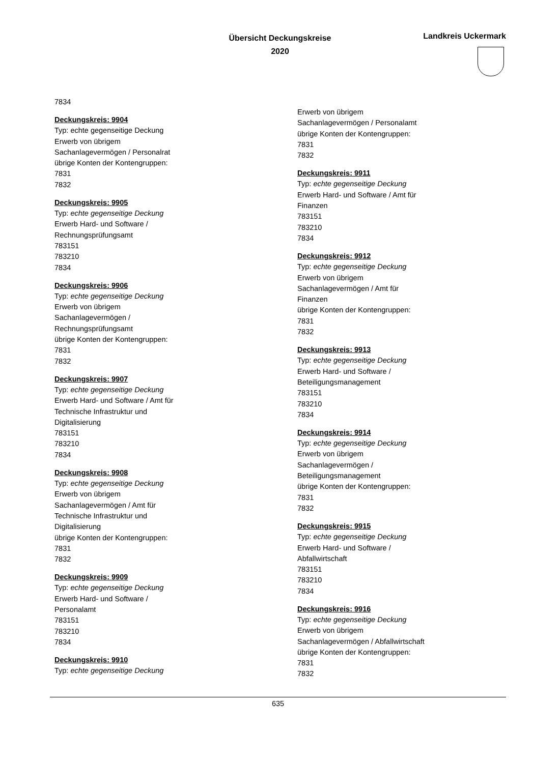Übersicht Deckungskreise
2020
Landkreis Uckermark
7834
Deckungskreis: 9904
Typ: echte gegenseitige Deckung
Erwerb von übrigem
Sachanlagevermögen / Personalrat
übrige Konten der Kontengruppen:
7831
7832
Deckungskreis: 9905
Typ: echte gegenseitige Deckung
Erwerb Hard- und Software /
Rechnungsprüfungsamt
783151
783210
7834
Deckungskreis: 9906
Typ: echte gegenseitige Deckung
Erwerb von übrigem
Sachanlagevermögen /
Rechnungsprüfungsamt
übrige Konten der Kontengruppen:
7831
7832
Deckungskreis: 9907
Typ: echte gegenseitige Deckung
Erwerb Hard- und Software / Amt für
Technische Infrastruktur und
Digitalisierung
783151
783210
7834
Deckungskreis: 9908
Typ: echte gegenseitige Deckung
Erwerb von übrigem
Sachanlagevermögen / Amt für
Technische Infrastruktur und
Digitalisierung
übrige Konten der Kontengruppen:
7831
7832
Deckungskreis: 9909
Typ: echte gegenseitige Deckung
Erwerb Hard- und Software /
Personalamt
783151
783210
7834
Deckungskreis: 9910
Typ: echte gegenseitige Deckung
Erwerb von übrigem
Sachanlagevermögen / Personalamt
übrige Konten der Kontengruppen:
7831
7832
Deckungskreis: 9911
Typ: echte gegenseitige Deckung
Erwerb Hard- und Software / Amt für
Finanzen
783151
783210
7834
Deckungskreis: 9912
Typ: echte gegenseitige Deckung
Erwerb von übrigem
Sachanlagevermögen / Amt für
Finanzen
übrige Konten der Kontengruppen:
7831
7832
Deckungskreis: 9913
Typ: echte gegenseitige Deckung
Erwerb Hard- und Software /
Beteiligungsmanagement
783151
783210
7834
Deckungskreis: 9914
Typ: echte gegenseitige Deckung
Erwerb von übrigem
Sachanlagevermögen /
Beteiligungsmanagement
übrige Konten der Kontengruppen:
7831
7832
Deckungskreis: 9915
Typ: echte gegenseitige Deckung
Erwerb Hard- und Software /
Abfallwirtschaft
783151
783210
7834
Deckungskreis: 9916
Typ: echte gegenseitige Deckung
Erwerb von übrigem
Sachanlagevermögen / Abfallwirtschaft
übrige Konten der Kontengruppen:
7831
7832
635